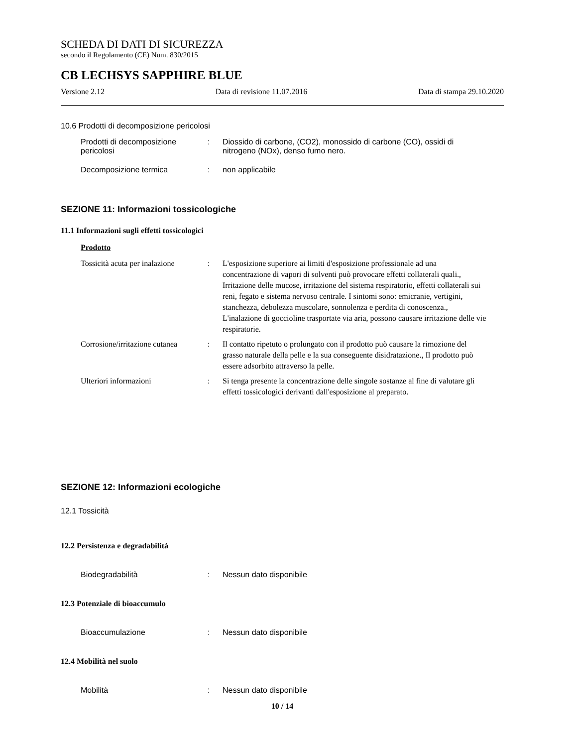SCHEDA DI DATI DI SICUREZZA
secondo il Regolamento (CE) Num. 830/2015
CB LECHSYS SAPPHIRE BLUE
Versione 2.12 Data di revisione 11.07.2016 Data di stampa 29.10.2020
10.6 Prodotti di decomposizione pericolosi
Prodotti di decomposizione pericolosi
: Diossido di carbone, (CO2), monossido di carbone (CO), ossidi di nitrogeno (NOx), denso fumo nero.
Decomposizione termica : non applicabile
SEZIONE 11: Informazioni tossicologiche
11.1 Informazioni sugli effetti tossicologici
Prodotto
Tossicità acuta per inalazione
: L'esposizione superiore ai limiti d'esposizione professionale ad una concentrazione di vapori di solventi può provocare effetti collaterali quali., Irritazione delle mucose, irritazione del sistema respiratorio, effetti collaterali sui reni, fegato e sistema nervoso centrale. I sintomi sono: emicranie, vertigini, stanchezza, debolezza muscolare, sonnolenza e perdita di conoscenza., L'inalazione di goccioline trasportate via aria, possono causare irritazione delle vie respiratorie.
Corrosione/irritazione cutanea
: Il contatto ripetuto o prolungato con il prodotto può causare la rimozione del grasso naturale della pelle e la sua conseguente disidratazione., Il prodotto può essere adsorbito attraverso la pelle.
Ulteriori informazioni : Si tenga presente la concentrazione delle singole sostanze al fine di valutare gli effetti tossicologici derivanti dall'esposizione al preparato.
SEZIONE 12: Informazioni ecologiche
12.1 Tossicità
12.2 Persistenza e degradabilità
Biodegradabilità : Nessun dato disponibile
12.3 Potenziale di bioaccumulo
Bioaccumulazione : Nessun dato disponibile
12.4 Mobilità nel suolo
Mobilità : Nessun dato disponibile
10 / 14